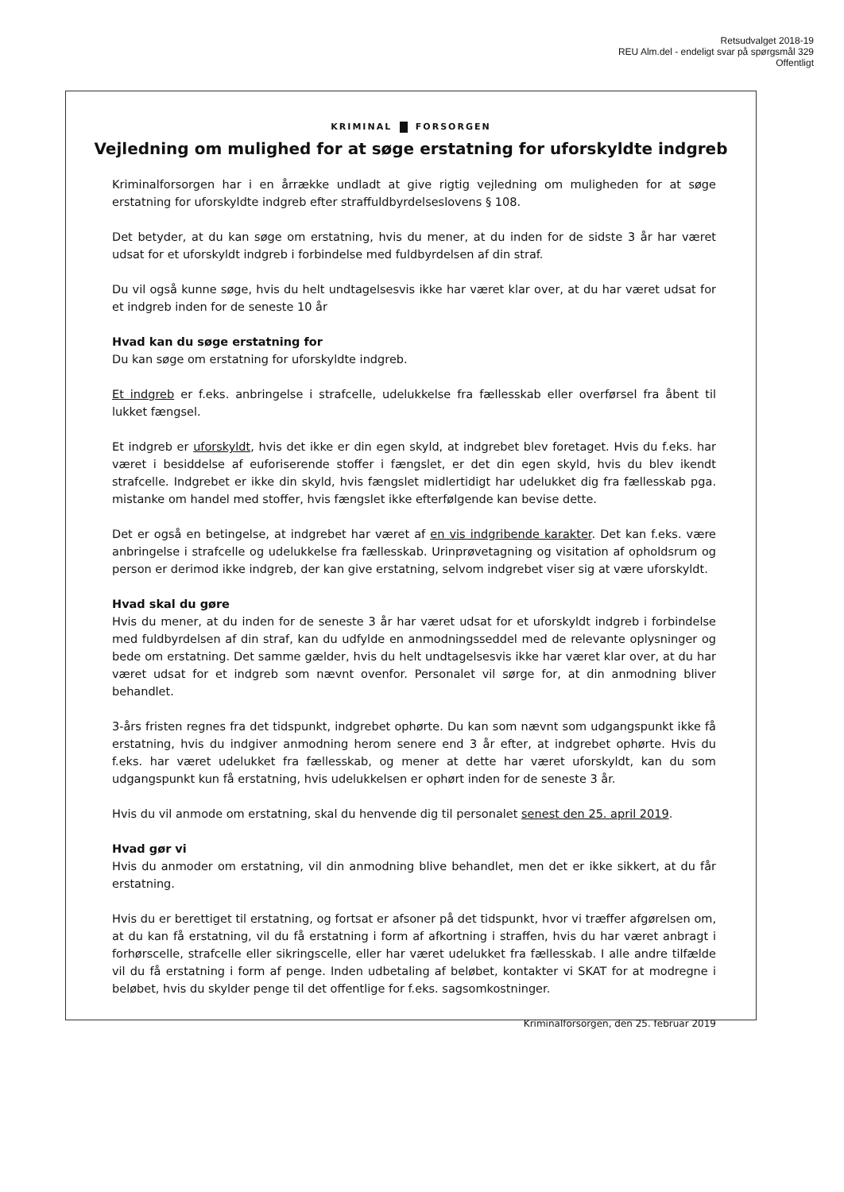Retsudvalget 2018-19
REU Alm.del - endeligt svar på spørgsmål 329
Offentligt
KRIMINAL FORSORGEN
Vejledning om mulighed for at søge erstatning for uforskyldte indgreb
Kriminalforsorgen har i en årrække undladt at give rigtig vejledning om muligheden for at søge erstatning for uforskyldte indgreb efter straffuldbyrdelseslovens § 108.
Det betyder, at du kan søge om erstatning, hvis du mener, at du inden for de sidste 3 år har været udsat for et uforskyldt indgreb i forbindelse med fuldbyrdelsen af din straf.
Du vil også kunne søge, hvis du helt undtagelsesvis ikke har været klar over, at du har været udsat for et indgreb inden for de seneste 10 år
Hvad kan du søge erstatning for
Du kan søge om erstatning for uforskyldte indgreb.
Et indgreb er f.eks. anbringelse i strafcelle, udelukkelse fra fællesskab eller overførsel fra åbent til lukket fængsel.
Et indgreb er uforskyldt, hvis det ikke er din egen skyld, at indgrebet blev foretaget. Hvis du f.eks. har været i besiddelse af euforiserende stoffer i fængslet, er det din egen skyld, hvis du blev ikendt strafcelle. Indgrebet er ikke din skyld, hvis fængslet midlertidigt har udelukket dig fra fællesskab pga. mistanke om handel med stoffer, hvis fængslet ikke efterfølgende kan bevise dette.
Det er også en betingelse, at indgrebet har været af en vis indgribende karakter. Det kan f.eks. være anbringelse i strafcelle og udelukkelse fra fællesskab. Urinprøvetagning og visitation af opholdsrum og person er derimod ikke indgreb, der kan give erstatning, selvom indgrebet viser sig at være uforskyldt.
Hvad skal du gøre
Hvis du mener, at du inden for de seneste 3 år har været udsat for et uforskyldt indgreb i forbindelse med fuldbyrdelsen af din straf, kan du udfylde en anmodningsseddel med de relevante oplysninger og bede om erstatning. Det samme gælder, hvis du helt undtagelsesvis ikke har været klar over, at du har været udsat for et indgreb som nævnt ovenfor. Personalet vil sørge for, at din anmodning bliver behandlet.
3-års fristen regnes fra det tidspunkt, indgrebet ophørte. Du kan som nævnt som udgangspunkt ikke få erstatning, hvis du indgiver anmodning herom senere end 3 år efter, at indgrebet ophørte. Hvis du f.eks. har været udelukket fra fællesskab, og mener at dette har været uforskyldt, kan du som udgangspunkt kun få erstatning, hvis udelukkelsen er ophørt inden for de seneste 3 år.
Hvis du vil anmode om erstatning, skal du henvende dig til personalet senest den 25. april 2019.
Hvad gør vi
Hvis du anmoder om erstatning, vil din anmodning blive behandlet, men det er ikke sikkert, at du får erstatning.
Hvis du er berettiget til erstatning, og fortsat er afsoner på det tidspunkt, hvor vi træffer afgørelsen om, at du kan få erstatning, vil du få erstatning i form af afkortning i straffen, hvis du har været anbragt i forhørscelle, strafcelle eller sikringscelle, eller har været udelukket fra fællesskab. I alle andre tilfælde vil du få erstatning i form af penge. Inden udbetaling af beløbet, kontakter vi SKAT for at modregne i beløbet, hvis du skylder penge til det offentlige for f.eks. sagsomkostninger.
Kriminalforsorgen, den 25. februar 2019